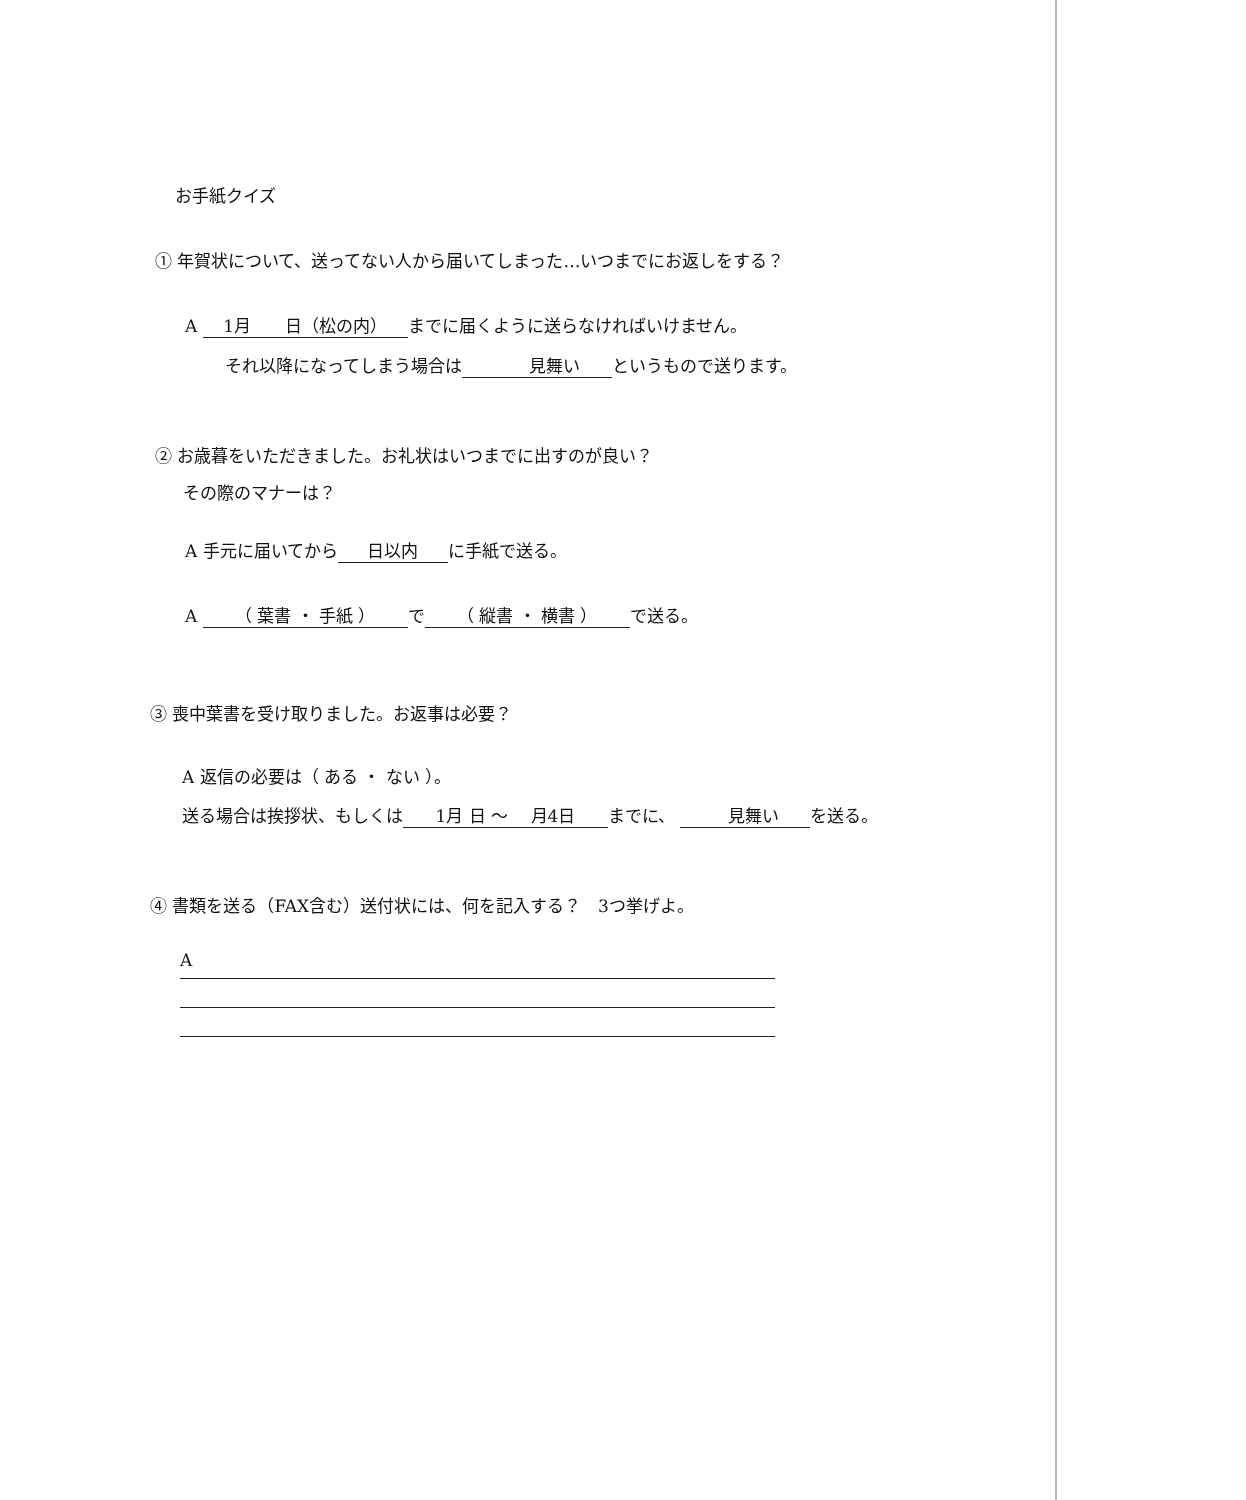お手紙クイズ
① 年賀状について、送ってない人から届いてしまった…いつまでにお返しをする？
A 1月　　日（松の内） までに届くように送らなければいけません。
それ以降になってしまう場合は　　見舞い というもので送ります。
② お歳暮をいただきました。お礼状はいつまでに出すのが良い？
その際のマナーは？
A 手元に届いてから 日以内 に手紙で送る。
A （ 葉書 ・ 手紙 ） で （ 縦書 ・ 横書 ） で送る。
③ 喪中葉書を受け取りました。お返事は必要？
A 返信の必要は（ ある ・ ない ）。
送る場合は挨拶状、もしくは 1月 日 ～ 　月4日 までに、 　見舞い を送る。
④ 書類を送る（FAX含む）送付状には、何を記入する？　3つ挙げよ。
A